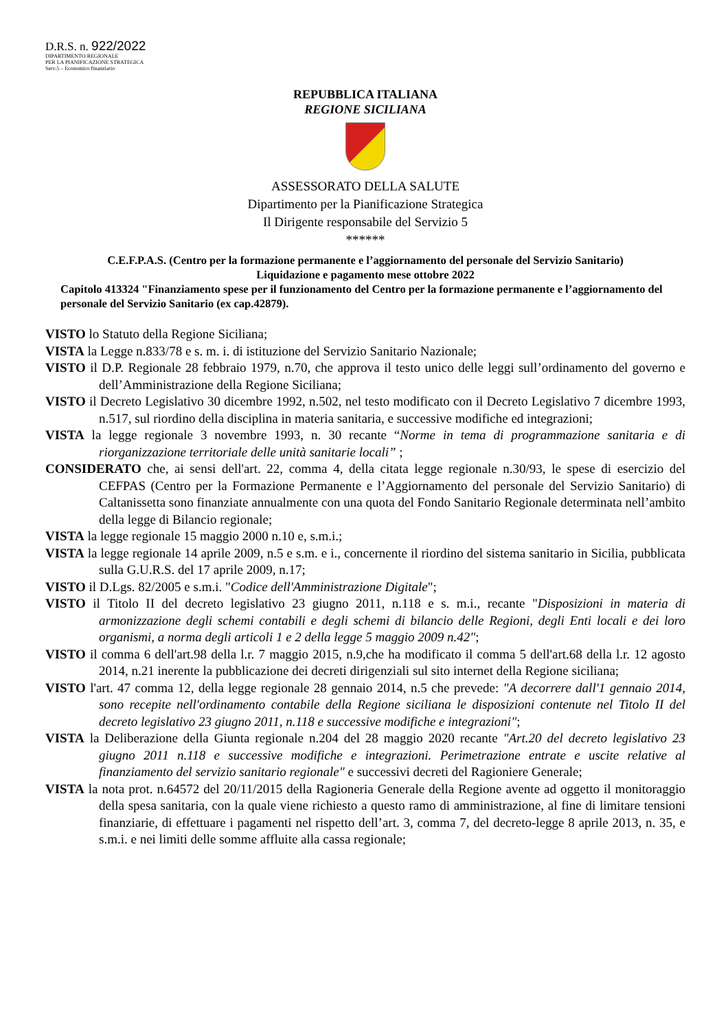D.R.S. n. 922/2022
DIPARTIMENTO REGIONALE
PER LA PIANIFICAZIONE STRATEGICA
Serv.5 – Economico finanziario
REPUBBLICA ITALIANA
REGIONE SICILIANA
ASSESSORATO DELLA SALUTE
Dipartimento per la Pianificazione Strategica
Il Dirigente responsabile del Servizio 5
******
C.E.F.P.A.S. (Centro per la formazione permanente e l’aggiornamento del personale del Servizio Sanitario)
Liquidazione e pagamento mese ottobre 2022
Capitolo 413324 "Finanziamento spese per il funzionamento del Centro per la formazione permanente e l’aggiornamento del personale del Servizio Sanitario (ex cap.42879).
VISTO lo Statuto della Regione Siciliana;
VISTA la Legge n.833/78 e s. m. i. di istituzione del Servizio Sanitario Nazionale;
VISTO il D.P. Regionale 28 febbraio 1979, n.70, che approva il testo unico delle leggi sull’ordinamento del governo e dell’Amministrazione della Regione Siciliana;
VISTO il Decreto Legislativo 30 dicembre 1992, n.502, nel testo modificato con il Decreto Legislativo 7 dicembre 1993, n.517, sul riordino della disciplina in materia sanitaria, e successive modifiche ed integrazioni;
VISTA la legge regionale 3 novembre 1993, n. 30 recante “Norme in tema di programmazione sanitaria e di riorganizzazione territoriale delle unità sanitarie locali” ;
CONSIDERATO che, ai sensi dell'art. 22, comma 4, della citata legge regionale n.30/93, le spese di esercizio del CEFPAS (Centro per la Formazione Permanente e l’Aggiornamento del personale del Servizio Sanitario) di Caltanissetta sono finanziate annualmente con una quota del Fondo Sanitario Regionale determinata nell’ambito della legge di Bilancio regionale;
VISTA la legge regionale 15 maggio 2000 n.10 e, s.m.i.;
VISTA la legge regionale 14 aprile 2009, n.5 e s.m. e i., concernente il riordino del sistema sanitario in Sicilia, pubblicata sulla G.U.R.S. del 17 aprile 2009, n.17;
VISTO il D.Lgs. 82/2005 e s.m.i. "Codice dell'Amministrazione Digitale";
VISTO il Titolo II del decreto legislativo 23 giugno 2011, n.118 e s. m.i., recante "Disposizioni in materia di armonizzazione degli schemi contabili e degli schemi di bilancio delle Regioni, degli Enti locali e dei loro organismi, a norma degli articoli 1 e 2 della legge 5 maggio 2009 n.42";
VISTO il comma 6 dell'art.98 della l.r. 7 maggio 2015, n.9,che ha modificato il comma 5 dell'art.68 della l.r. 12 agosto 2014, n.21 inerente la pubblicazione dei decreti dirigenziali sul sito internet della Regione siciliana;
VISTO l'art. 47 comma 12, della legge regionale 28 gennaio 2014, n.5 che prevede: "A decorrere dall'1 gennaio 2014, sono recepite nell'ordinamento contabile della Regione siciliana le disposizioni contenute nel Titolo II del decreto legislativo 23 giugno 2011, n.118 e successive modifiche e integrazioni";
VISTA la Deliberazione della Giunta regionale n.204 del 28 maggio 2020 recante "Art.20 del decreto legislativo 23 giugno 2011 n.118 e successive modifiche e integrazioni. Perimetrazione entrate e uscite relative al finanziamento del servizio sanitario regionale" e successivi decreti del Ragioniere Generale;
VISTA la nota prot. n.64572 del 20/11/2015 della Ragioneria Generale della Regione avente ad oggetto il monitoraggio della spesa sanitaria, con la quale viene richiesto a questo ramo di amministrazione, al fine di limitare tensioni finanziarie, di effettuare i pagamenti nel rispetto dell’art. 3, comma 7, del decreto-legge 8 aprile 2013, n. 35, e s.m.i. e nei limiti delle somme affluite alla cassa regionale;